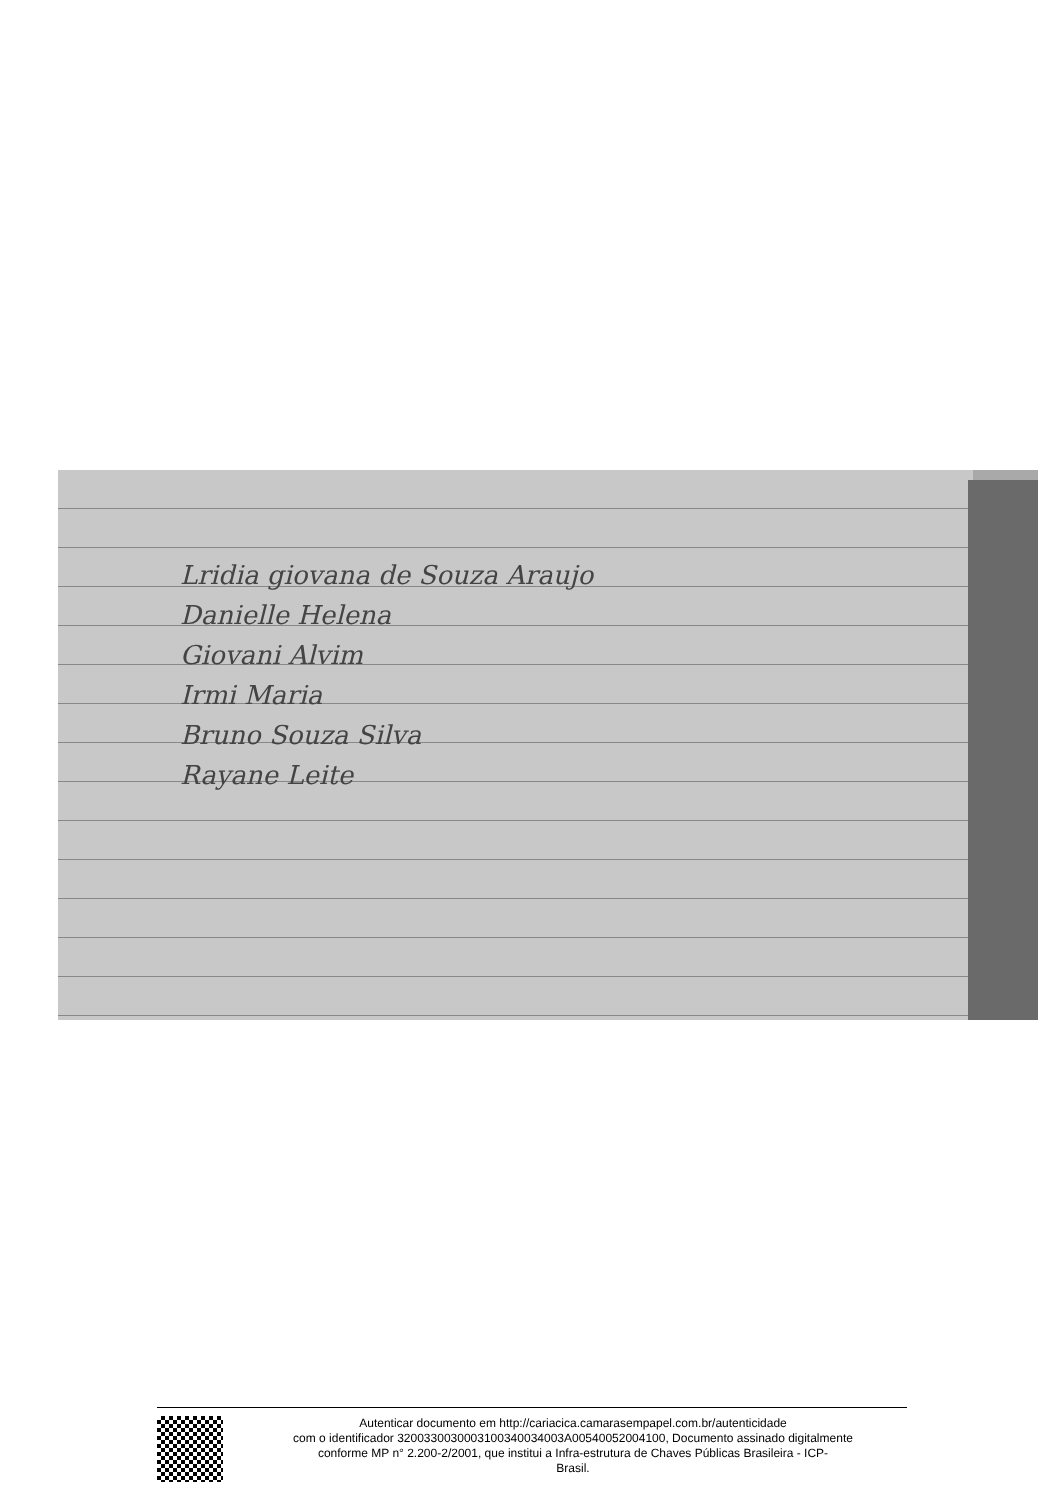Lridia giovana de Souza Araujo
Danielle Helena
Giovani Alvim
Irmi Maria
Bruno Souza Silva
Rayane Leite
Autenticar documento em http://cariacica.camarasempapel.com.br/autenticidade
com o identificador 3200330030003100340034003A00540052004100, Documento assinado digitalmente
conforme MP n° 2.200-2/2001, que institui a Infra-estrutura de Chaves Públicas Brasileira - ICP-
Brasil.